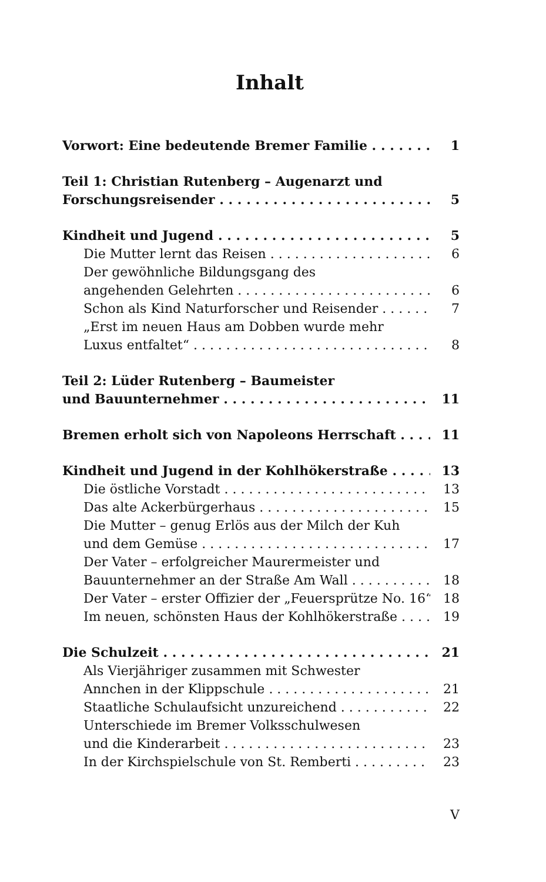Inhalt
Vorwort: Eine bedeutende Bremer Familie 1
Teil 1: Christian Rutenberg – Augenarzt und
Forschungsreisender 5
Kindheit und Jugend 5
Die Mutter lernt das Reisen 6
Der gewöhnliche Bildungsgang des
angehenden Gelehrten 6
Schon als Kind Naturforscher und Reisender 7
„Erst im neuen Haus am Dobben wurde mehr
Luxus entfaltet“8
Teil 2: Lüder Rutenberg – Baumeister
und Bauunternehmer 11
Bremen erholt sich von Napoleons Herrschaft 11
Kindheit und Jugend in der Kohlhökerstraße 13
Die östliche Vorstadt 13
Das alte Ackerbürgerhaus 15
Die Mutter – genug Erlös aus der Milch der Kuh
und dem Gemüse 17
Der Vater – erfolgreicher Maurermeister und
Bauunternehmer an der Straße Am Wall 18
Der Vater – erster Offizier der „Feuersprütze No. 16“18
Im neuen, schönsten Haus der Kohlhökerstraße 19
Die Schulzeit 21
Als Vierjähriger zusammen mit Schwester
Annchen in der Klippschule 21
Staatliche Schulaufsicht unzureichend 22
Unterschiede im Bremer Volksschulwesen
und die Kinderarbeit 23
In der Kirchspielschule von St. Remberti 23
V